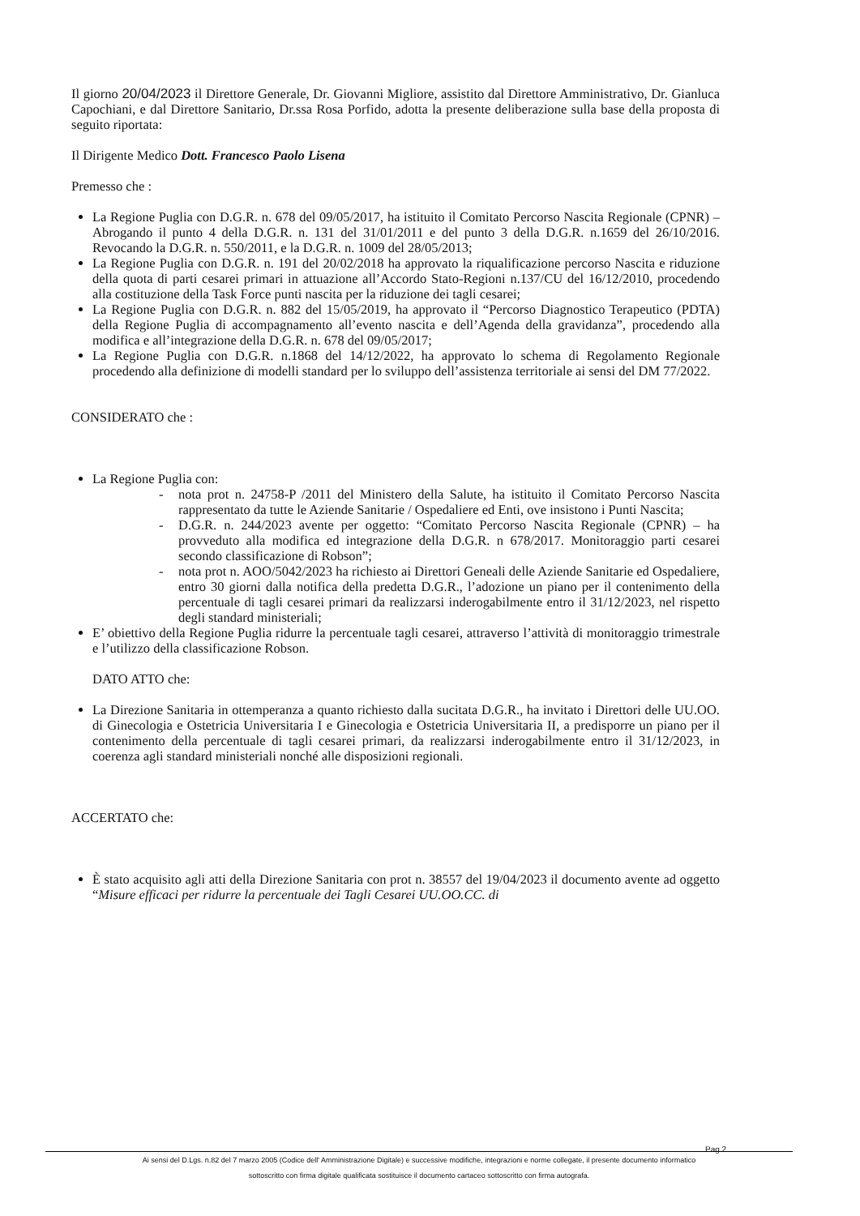Il giorno 20/04/2023 il Direttore Generale, Dr. Giovanni Migliore, assistito dal Direttore Amministrativo, Dr. Gianluca Capochiani, e dal Direttore Sanitario, Dr.ssa Rosa Porfido, adotta la presente deliberazione sulla base della proposta di seguito riportata:
Il Dirigente Medico Dott. Francesco Paolo Lisena
Premesso che :
La Regione Puglia con D.G.R. n. 678 del 09/05/2017, ha istituito il Comitato Percorso Nascita Regionale (CPNR) –Abrogando il punto 4 della D.G.R. n. 131 del 31/01/2011 e del punto 3 della D.G.R. n.1659 del 26/10/2016. Revocando la D.G.R. n. 550/2011, e la D.G.R. n. 1009 del 28/05/2013;
La Regione Puglia con D.G.R. n. 191 del 20/02/2018 ha approvato la riqualificazione percorso Nascita e riduzione della quota di parti cesarei primari in attuazione all’Accordo Stato-Regioni n.137/CU del 16/12/2010, procedendo alla costituzione della Task Force punti nascita per la riduzione dei tagli cesarei;
La Regione Puglia con D.G.R. n. 882 del 15/05/2019, ha approvato il “Percorso Diagnostico Terapeutico (PDTA) della Regione Puglia di accompagnamento all’evento nascita e dell’Agenda della gravidanza”, procedendo alla modifica e all’integrazione della D.G.R. n. 678 del 09/05/2017;
La Regione Puglia con D.G.R. n.1868 del 14/12/2022, ha approvato lo schema di Regolamento Regionale procedendo alla definizione di modelli standard per lo sviluppo dell’assistenza territoriale ai sensi del DM 77/2022.
CONSIDERATO che :
La Regione Puglia con:
- nota prot n. 24758-P /2011 del Ministero della Salute, ha istituito il Comitato Percorso Nascita rappresentato da tutte le Aziende Sanitarie / Ospedaliere ed Enti, ove insistono i Punti Nascita;
- D.G.R. n. 244/2023 avente per oggetto: “Comitato Percorso Nascita Regionale (CPNR) – ha provveduto alla modifica ed integrazione della D.G.R. n 678/2017. Monitoraggio parti cesarei secondo classificazione di Robson”;
- nota prot n. AOO/5042/2023 ha richiesto ai Direttori Geneali delle Aziende Sanitarie ed Ospedaliere, entro 30 giorni dalla notifica della predetta D.G.R., l’adozione un piano per il contenimento della percentuale di tagli cesarei primari da realizzarsi inderogabilmente entro il 31/12/2023, nel rispetto degli standard ministeriali;
E’ obiettivo della Regione Puglia ridurre la percentuale tagli cesarei, attraverso l’attività di monitoraggio trimestrale e l’utilizzo della classificazione Robson.
DATO ATTO che:
La Direzione Sanitaria in ottemperanza a quanto richiesto dalla sucitata D.G.R., ha invitato i Direttori delle UU.OO. di Ginecologia e Ostetricia Universitaria I e Ginecologia e Ostetricia Universitaria II, a predisporre un piano per il contenimento della percentuale di tagli cesarei primari, da realizzarsi inderogabilmente entro il 31/12/2023, in coerenza agli standard ministeriali nonché alle disposizioni regionali.
ACCERTATO che:
È stato acquisito agli atti della Direzione Sanitaria con prot n. 38557 del 19/04/2023 il documento avente ad oggetto “Misure efficaci per ridurre la percentuale dei Tagli Cesarei UU.OO.CC. di
Pag.2
Ai sensi del D.Lgs. n.82 del 7 marzo 2005 (Codice dell' Amministrazione Digitale) e successive modifiche, integrazioni e norme collegate, il presente documento informatico
sottoscritto con firma digitale qualificata sostituisce il documento cartaceo sottoscritto con firma autografa.